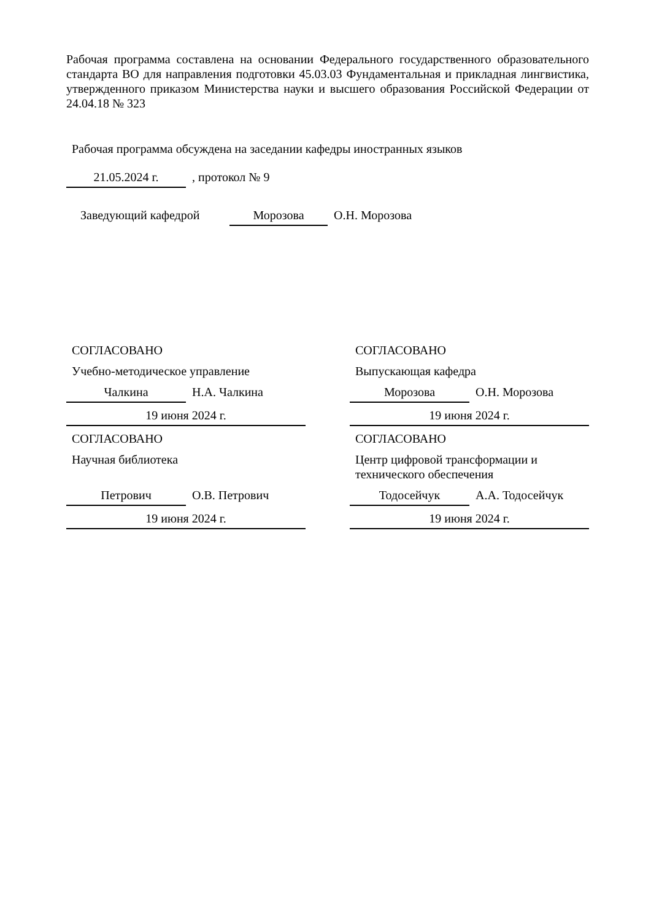Рабочая программа составлена на основании Федерального государственного образовательного стандарта ВО для направления подготовки 45.03.03 Фундаментальная и прикладная лингвистика, утвержденного приказом Министерства науки и высшего образования Российской Федерации от 24.04.18 № 323
Рабочая программа обсуждена на заседании кафедры иностранных языков
21.05.2024 г., протокол № 9
Заведующий кафедрой Морозова О.Н. Морозова
СОГЛАСОВАНО
Учебно-методическое управление
Чалкина Н.А. Чалкина
19 июня 2024 г.
СОГЛАСОВАНО
Выпускающая кафедра
Морозова О.Н. Морозова
19 июня 2024 г.
СОГЛАСОВАНО
Научная библиотека
Петрович О.В. Петрович
19 июня 2024 г.
СОГЛАСОВАНО
Центр цифровой трансформации и технического обеспечения
Тодосейчук А.А. Тодосейчук
19 июня 2024 г.